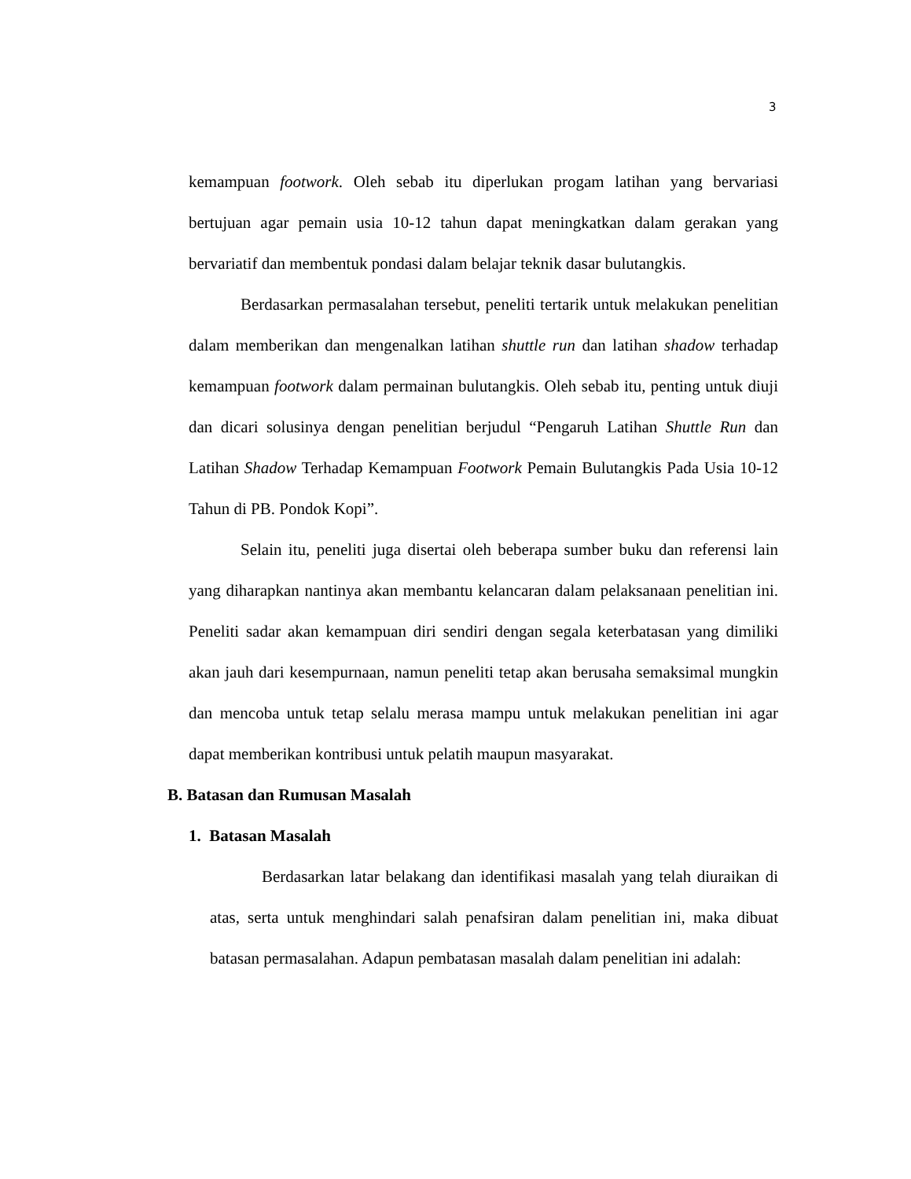3
kemampuan footwork. Oleh sebab itu diperlukan progam latihan yang bervariasi bertujuan agar pemain usia 10-12 tahun dapat meningkatkan dalam gerakan yang bervariatif dan membentuk pondasi dalam belajar teknik dasar bulutangkis.
Berdasarkan permasalahan tersebut, peneliti tertarik untuk melakukan penelitian dalam memberikan dan mengenalkan latihan shuttle run dan latihan shadow terhadap kemampuan footwork dalam permainan bulutangkis. Oleh sebab itu, penting untuk diuji dan dicari solusinya dengan penelitian berjudul “Pengaruh Latihan Shuttle Run dan Latihan Shadow Terhadap Kemampuan Footwork Pemain Bulutangkis Pada Usia 10-12 Tahun di PB. Pondok Kopi”.
Selain itu, peneliti juga disertai oleh beberapa sumber buku dan referensi lain yang diharapkan nantinya akan membantu kelancaran dalam pelaksanaan penelitian ini. Peneliti sadar akan kemampuan diri sendiri dengan segala keterbatasan yang dimiliki akan jauh dari kesempurnaan, namun peneliti tetap akan berusaha semaksimal mungkin dan mencoba untuk tetap selalu merasa mampu untuk melakukan penelitian ini agar dapat memberikan kontribusi untuk pelatih maupun masyarakat.
B. Batasan dan Rumusan Masalah
1. Batasan Masalah
Berdasarkan latar belakang dan identifikasi masalah yang telah diuraikan di atas, serta untuk menghindari salah penafsiran dalam penelitian ini, maka dibuat batasan permasalahan. Adapun pembatasan masalah dalam penelitian ini adalah: